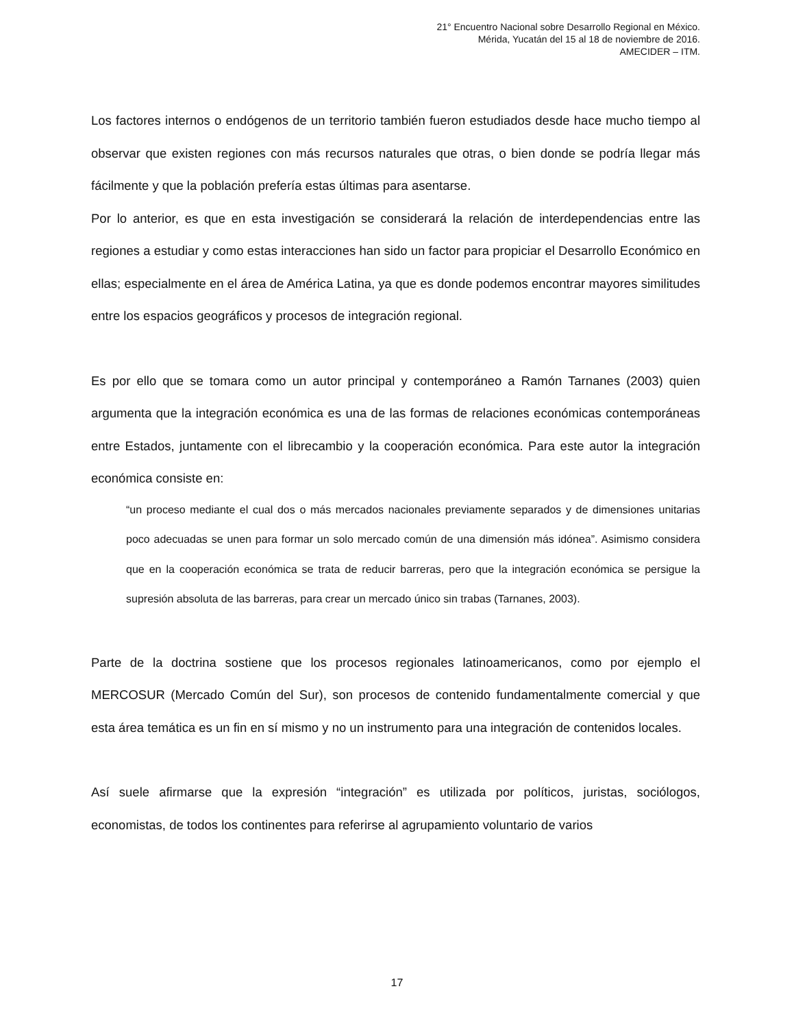21° Encuentro Nacional sobre Desarrollo Regional en México.
Mérida, Yucatán del 15 al 18 de noviembre de 2016.
AMECIDER – ITM.
Los factores internos o endógenos de un territorio también fueron estudiados desde hace mucho tiempo al observar que existen regiones con más recursos naturales que otras, o bien donde se podría llegar más fácilmente y que la población prefería estas últimas para asentarse.
Por lo anterior, es que en esta investigación se considerará la relación de interdependencias entre las regiones a estudiar y como estas interacciones han sido un factor para propiciar el Desarrollo Económico en ellas; especialmente en el área de América Latina, ya que es donde podemos encontrar mayores similitudes entre los espacios geográficos y procesos de integración regional.
Es por ello que se tomara como un autor principal y contemporáneo a Ramón Tarnanes (2003) quien argumenta que la integración económica es una de las formas de relaciones económicas contemporáneas entre Estados, juntamente con el librecambio y la cooperación económica. Para este autor la integración económica consiste en:
“un proceso mediante el cual dos o más mercados nacionales previamente separados y de dimensiones unitarias poco adecuadas se unen para formar un solo mercado común de una dimensión más idónea”. Asimismo considera que en la cooperación económica se trata de reducir barreras, pero que la integración económica se persigue la supresión absoluta de las barreras, para crear un mercado único sin trabas (Tarnanes, 2003).
Parte de la doctrina sostiene que los procesos regionales latinoamericanos, como por ejemplo el MERCOSUR (Mercado Común del Sur), son procesos de contenido fundamentalmente comercial y que esta área temática es un fin en sí mismo y no un instrumento para una integración de contenidos locales.
Así suele afirmarse que la expresión “integración” es utilizada por políticos, juristas, sociólogos, economistas, de todos los continentes para referirse al agrupamiento voluntario de varios
17